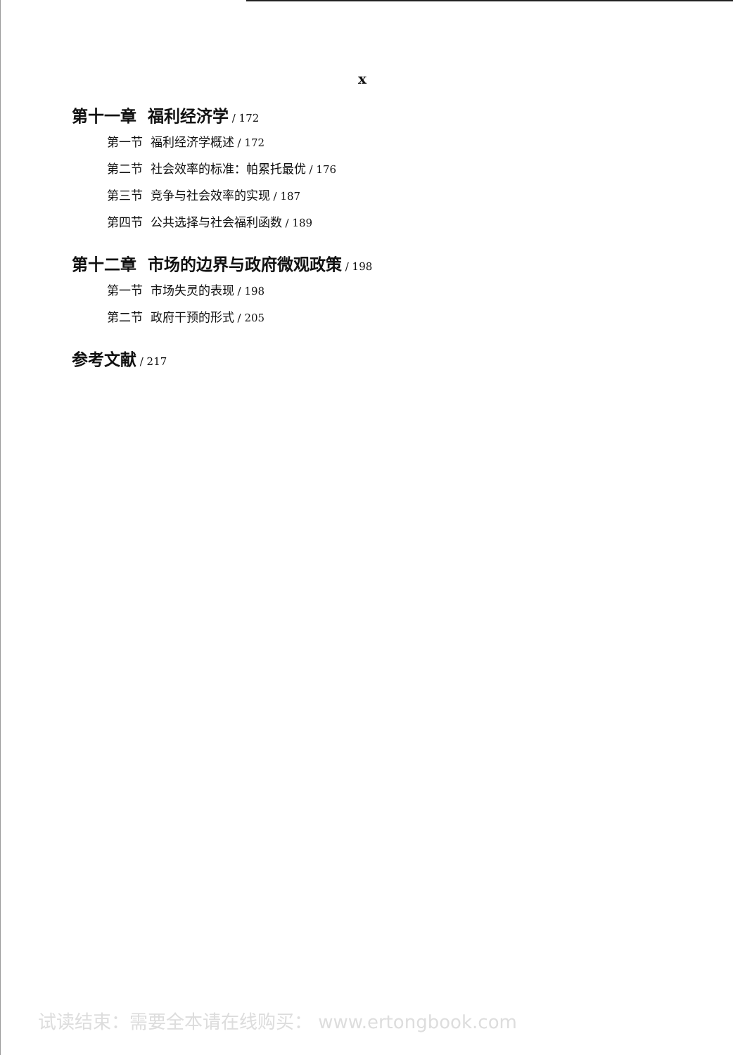x
第十一章 福利经济学 / 172
第一节 福利经济学概述 / 172
第二节 社会效率的标准：帕累托最优 / 176
第三节 竞争与社会效率的实现 / 187
第四节 公共选择与社会福利函数 / 189
第十二章 市场的边界与政府微观政策 / 198
第一节 市场失灵的表现 / 198
第二节 政府干预的形式 / 205
参考文献 / 217
试读结束：需要全本请在线购买： www.ertongbook.com